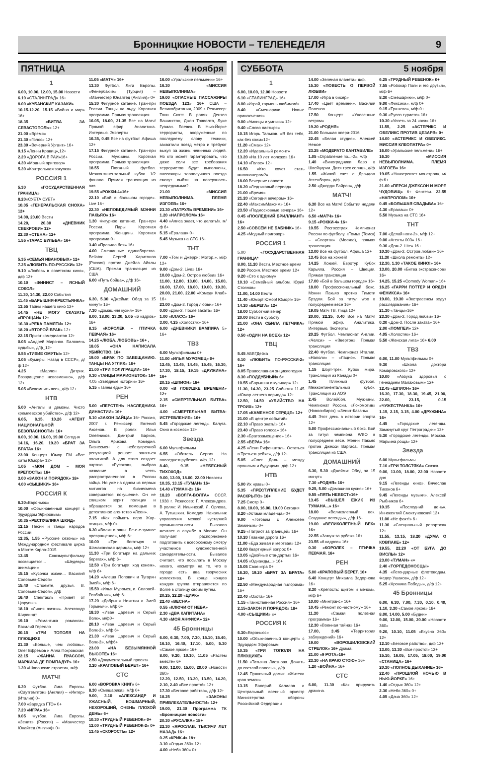Бронницкие НОВОСТИ – ТЕЛЕНЕДЕЛЯ 9
ПЯТНИЦА 4 ноября
1
6.00, 10.00, 12.00, 15.00 Новости
6.10 «СТАЛИНГРАД» 16+
8.00 «КУБАНСКИЕ КАЗАКИ»
10.15.12.20, 15.15 «Война и мир» 16+
18.35 «БИТВА ЗА СЕВАСТОПОЛЬ» 12+
21.00 «Время»
21.30 «Голос» 12+
23.30 «Вечерний Ургант» 16+
0.15 «Ленни Кравиц»„12+
2.20 «ДОРОГА В РАИ»16+
4.30 «Модный приговор»
5.30 «Контрольная закупка»
РОССИЯ 1
5.30 «ГОСУДАРСТВЕННАЯ ГРАНИЦА»
8.20«СУЕТА СУЕТ»
10.05 «ГЕНЕРАЛЬСКАЯ СНОХА» 12+
14.00, 20.00 Вести
14.20, 20.30 «ДНЕВНИК СВЕКРОВИ» 12+
22.30 «СТЕНА» 12+
1.55 «ТАРАС БУЛЬБА» 16+
ТВЦ
5.35 «СЕМЬЯ ИВАНОВЫХ» 12+
7.25 «ЛЮБИТЬ ПО-РУССКИ» 12+
9.10 «Любовь в советском кино», д/ф 12+
10.10 «ФИНИСТ – ЯСНЫЙ СОКОЛ»
11.30, 14.30, 22.00 События
11.45 «БАРЫШНЯ-КРЕСТЬЯНКА»
13.55 Тайны нашего кино 12+
14.45 «НЕ МОГУ СКАЗАТЬ «ПРОЩАЙ» 12+
16.30 «РЕКА ПАМЯТИ» 12+
18.20 «ВТОРОЙ БРАК» 12+
22.15 Приют комедиантов 12+
0.05 «Андрей Миронов. Баловень судьбы», д/ф_12+
0.55 «ТИХИЕ ОМУТЫ» 12+
3.05 «Кумиры. Назад в СССР», д/ф 12+
4.25 «Марлен Дитрих. Возвращение невозможно», д/ф 12+
5.05 «Вспомнить все», д/ф 12+
НТВ
5.00 «Ангелы и демоны. Чисто кремлевское убийство», д/ф 12+
6.05, 8.15, 10.26 «АГЕНТ НАЦИОНАЛЬНОЙ БЕЗОПАСНОСТИ» 16+
8.00, 10.00. 16.00, 19.00 Сегодня
14.16, 16.20, 19.20 «БРАТ ЗА БРАТА» 16+
23.00 Концерт Юмор FM «Все хиты Юмора» 12+
1.05 «МОИ ДОМ – МОЯ КРЕПОСТЬ» 16+
3.00 «ЗАКОН И ПОРЯДОК» 18+
4.00 «СЫЩИКИ» 16+
РОССИЯ К
6.30«Евроньюс»
10.00 «Обыкновенный концерт с Эдуардом Эфировым»
10.35 «РЕСПУБЛИКА ШКИД»
12.15 Песни и танцы народов России
12.35, 1.55 «Русские сезоны» на Международном фестивале цирка в Монте-Карло-2015
13.45 Союзмультфильму посвящается... «Шедевры анимации»
15.15 «Кусочки жизни... Василий Соловьев-Седой»
15.40 «Споемте, друзья. В. Соловьев-Седой», д/ф
16.40 Спектакль «Привет от Цюрупы.»
18.10 «Линия жизни». Александр Ширвиндт
19.10 «Романтика романса». Василий Герелло
20.15 «ТРИ ТОПОЛЯ НА ПЛЮЩИХЕ
21.30 «Больше, чем любовь». Олег Ефремов и Алла Покровская
22.15 «ЖАННА ПУАССОН, МАРКИЗА ДЕ ПОМПАДУР» 16+
1.30 «Шпионские страсти», м/ф
МАТЧ!
6.30 Футбол. Лига Европы. «Саутгемптон» (Англия) – «Интер» (Италия) 0+
7.00 «Зарядка ГТО» 0+
7.20 «ИГРА» 16+
9.05 Футбол. Лига Европы. «Зенит» (Россия) – «Манчестер Юнайтед (Англия)» 0+
11.05 «МАТЧ» 16+
13.30 Футбол. Лига Европы. «Фенербахче» (Турция) – «Манчестер Юнайтед (Англия)» 0+
15.30 Фигурное катание. Гран-при России. Танцы на льду. Короткая программа. Прямая трансляция
16.05, 18.00, 21.35 Все на Матч! Прямой эфир. Аналитика. Интервью. Эксперты
16.35, 0.45 Все на футбол! Афиша 12+
17.15 Фигурное катание. Гран-при России. Мужчины. Короткая программа. Прямая трансляция
18.55 Пляжный футбол. Межконтинентальный кубок. 1/2 финала. Прямая трансляция из оаэ
19.55 «РОККИ-4»16+
22.10 «Бой в большом городе». Live 16+
22.30 «НЕПОБЕДИМЫЙ МЭННИ ПАКЬЯО» 16+
1.30 Фигурное катание. Гран-при России. Пары. Короткая программа. Женщины. Короткая программа 0+
3.40 «Правила боя» 16+
4.00 Смешанные единоборства. Bellator. Сергей Харитонов (Россия) против Джейла Айялы (США). Прямая трансляция из США
6.00 «Путь бойца», д/ф 16+
ДОМАШНИЙ
6.30, 5.30 «Джейми: Обед за 15 минут» 16+
7.30 «Домашняя кухня» 16+
8.00, 18.00, 23.30, 5.05 «6 кадров» 16+
8.15 «КОРОЛЕК – ПТИЧКА ПЕВЧАЯ» 16+
14.25 «ЛЮБА. ЛЮБОВЬ» 16+ ,
18.05 «ОНА НАПИСАЛА УБИЙСТВО. 16+
19.00 «БРАК ПО ЗАВЕЩАНИЮ. ТАНЦЫ НА УГЛЯХ» 16+
21.00 «ТРИ ПОЛУГРАЦИИ» 16+
0.30 «ТАНЦЫ МАРИОНЕТОК» 16+
4.05 «Звездные истории» 16+
5.15 «Тайны еды» 16+
РЕН
5.00 «ПЕРСТЕНЬ НАСЛЕДНИКА ДИНАСТИИ» 16+
5.10 «ЗАКОН ЗАЙЦА» 16+ Россия, 2007 г. Режиссер: Евгений Аксенов. В ролях: Илья Олейников, Дмитрий Барков, Ольга Арикова. Комедия. Бизнесмен с небезупречной репутацией решает заняться политикой. А для этого создает партию «Русаков», выбрав название в честь распространенного в России зайца. Но уже на одном из первых митингов на бизнесмена совершается покушение. Он не слишком верит полиции и обращается за помощью в детективное агентство «Леон».
7.15 «Как поймать перо Жар-птицы», м/ф 0+
8.30 «Волки и овцы: Бе-е-е-зумное превращение», м/ф 6+
10.00 «Три богатыря и Шамаханская царица», м/ф 12+
11.30 «Три богатыря на дальних берегах», м/ф 6+
12.50 «Три богатыря: ход конем», м/ф 6+
14.20 «Алеша Попович и Тугарин Змей», м/ф 6+
15.50 «Илья Муромец и. Соловей-Разбойник», м/ф 6+
17.20 «Добрыня Никитич и Змей Горыныч», м/ф 6+
18.30 «Иван Царевич и Серый Волк», м/ф0+
20.10 «Иван Царевич и Серый Волк-2», м/ф 6+
21.30 «Иван Царевич и Серый Волк-3», м/ф6+
23.00 «НА БЕЗЫМЯННОЙ ВЫСОТЕ» 16+
2.50 «Документальный проект»
3.20 «КРАПОВЫЙ БЕРЕТ» 16+
СТС
6.00 «ВОРОВКА КНИГ» 6+
8.30 «Смешарики», м/ф 0+
9.00, 3.10 «АЛЕКСАНДР И УЖАСНЫЙ, КОШМАРНЫЙ, НЕХОРОШИЙ, ОЧЕНЬ ПЛОХОЙ ДЕНЬ» 6+
10.30 «ТРУДНЫЙ РЕБЕНОК» 0+
12.00 «ТРУДНЫЙ РЕБЕНОК-2» 0+
13.45 «СКОРОСТЬ» 12+
16.00 «Уральские пельмени» 16+
16.30 «МИССИЯ НЕВЫПОЛНИМА»
19.00 «ОПАСНЫЕ ПАССАЖИРЫ ПОЕЗДА 123» 16+ США – Великобритания, 2009 г. Режиссер: Тони Скотт. В ролях: Дензел Вашингтон, Джон Траволта, Луис Гузман. Боевик. В Нью-Йорке террористы, вооруженные по последнему слову техники, захватили поезд метро и требуют выкуп за жизнь невинных людей. Но кто может гарантировать, что даже если все требования террористов будут выполнены, пассажиры злополучного поезда смогут выйти на поверхность невредимыми?..
21.00 «МИССИЯ НЕВЫПОЛНИМА. ПЛЕМЯ ИЗГОЕВ» 16+
23.30 «ПАТРУЛЬ ВРЕМЕНИ» 16+
1.20 «НАПРОЛОМ» 16+
4.40 «Алиса знает, что делать!», м/ф 6+
5.15 «Ералаш» 0+
5.45 Музыка на СТС 16+
ТНТ
7.00 «Том и Джерри: Мотор.», м/ф 12+
9.00 «Дом-2. Live» 16+
10.00 «Дом-2. Остров любви» 16+
11.00, 12.00, 13.00, 14.00, 15.00, 16.00, 17.00, 18.00, 19.00, 19.30, 20.00, 21.00, 22.00 «Комеди Клаб» 16+
23.00 «Дом-2. Город любви» 16+
0.00 «Дом-2. После заката» 16+
1.00 «КЛАСС» 16+
3.00, 4.25 «Холостяк» 16+
6.00 «ДНЕВНИКИ ВАМПИРА 5» 16+
ТВ3
6.00 Мультфильмы 0+
11.00 «ИЛЬЯ МУРОМЕЦ» 0+
12.45, 13.45, 14.45, 15.45, 16.30, 17.30, 18.15, 19.15 «ДРУЖИНА» 16+
20.15 «ШПИОН» 16+
0.00 «В ЛОВУШКЕ ВРЕМЕНИ» 12+
2.15 «СМЕРТЕЛЬНАЯ БИТВА» 16+
4.00 «СМЕРТЕЛЬНАЯ БИТВА: ИСТРЕБЛЕНИЕ» 16+
5.45 «Городские легенды. Калуга. Окно в космос» 12+
Звезда
6.00 Мультфильмы
6.55 «Обитель Сергия. На последнем рубеже», д/ф_12+
8.40, 9.15 «НЕБЕСНЫЙ ТИХОХОД»
9.00, 13.00, 18.00, 22.00 Новости
10.35, 13.15 «ТУМАН» 16+
14.40 «ТУМАН-2» 16+
18.20 «ВОЛГА-ВОЛГА» СССР, 1938 г. Режиссер: Г. Александров. В ролях: И. Ильинский, Л. Орлова, А. Тутышкин. Комедия. Начальник управления мелкой кустарной промышленности Бывалов мечтает о службе в Москве. Он получает распоряжение подготовить к всесоюзному смотру участников художественной самодеятельности. Бывалов считает, что посылать в Москву некого, несмотря на то, что в городе есть два творческих коллектива. В конце концов каждая группа отправляется по Волге в столицу своим путем.
20.25, 22.20 «ЦИРК»
22.40 «ВЕСНА»
0.55 «КЛЮЧИ ОТ НЕБА»
2.30 «ДВА КАПИТАНА»
4.30 «МОЯ АНФИСА» 12+
45 Бронницы
6.00, 6.30, 7.00, 7.30, 15.10, 15.40, 16.10, 16.40, 17.10, 5.00, 5.30 «Самое яркое» 16+
8.00, 9.20, 10.10, 11.05 «Растем вместе» 6+
9.00, 12.00, 15.00, 20.00 «Новости 360»
12.20, 12.50, 13.20, 13.50, 14.20, 2.10, 2.40 «Все просто!» 12+
17.30 «Беговое рабство», д/ф 12+
18.25 «ЗАКОНЫ ПРИВЛЕКАТЕЛЬНОСТИ» 12+
19.00, 21.30 Программа ТК «Бронницкие новости»
20.30 «РУСАЛКА» 18+
22.30 «ЯРОСЛАВ. ТЫСЯЧУ ЛЕТ НАЗАД» 16+
0.25 «КРИК-4» 18+
3.10 «Отдых 360» 12+
4.00 «Небо 360» 0+
СУББОТА 5 ноября
1
6.00, 10.00, 12.00 Новости
6.10 «СТАЛИНГРАД» 16+
8.00 «Играй, гармонь любимая!»
8.40 «Смешарики. Новые приключения»
9.00 «Умницы и умники» 12+
9.40 «Слово пастыря»
10.15 Игорь Тальков. «Я без тебя, как без кожи»12+
11.20 «Смак» 12+
12.20 «Идеальный ремонт»
13.20 «На 10 лет моложе» 16+
14.10 «Голос» 12+
16.50 «Кто хочет стать миллионером?»
18.00 Вечерние новости
18.20 «Ледниковый период»
21.00 «Время»
21.20 «Сегодня вечером» 16+
22.40 «МаксимМаксим» 16+
23.50 «Подмосковные вечера» 16+
0.45 «ПОСЛЕДНИЙ БРИЛЛИАНТ» 16+
2.50 «СОВСЕМ НЕ БАБНИК» 16+
4.25 «Модный приговор»
РОССИЯ 1
5.00 «ГОСУДАРСТВЕННАЯ ГРАНИЦА*
8.00, 11.20 Вести. Местное время
8.20 Россия. Местное время 12+
9.20 «Сто к одному»
10.10 «Семейный альбом. Юрий Стоянов»
11.00, 14.00 Вести
11.40 «Юмор! Юмор! Юмор!» 16+
14.20 «БЕРЕГА» 12+
18.00 Субботний вечер
20.00 Вести в субботу
21.00 «ОНА СБИЛА ЛЕТЧИКА» 12+
0.50 «ОДИН НА ВСЕХ» 12+
ТВЦ
5.45 АБВГДейка
6.10 «ЛЮБИТЬ ПО-РУССКИ-2» 16+
8.05 Православная энциклопедия
8.30 «ПОДДУБНЫЙ» 6+
10.55 «Барышня и кулинар» 12+
11.30, 14.30, 23.25 События 11.45 «Юмор летнего периода» 12+
12.50, 14.50 «УБИЙСТВО НА ТРОИХ» 12+
17.05 «КАМЕННОЕ СЕРДЦЕ» 12+
21.00 «В центре событий»
22.10 «Право знать!» 16+
23.40 «Право голоса» 16+
2.30 «Братозамещение» 16+
2.55 «ВЕРА» 16+
4.25 «Лени Рифеншталь. Остаться в Третьем рейхе», д/ф 12+
5.05 «Олег Даль – между прошлым и будущим», д/ф 12+
НТВ
5.00 Их нравы 0+
5.35 «ПРЕСТУПЛЕНИЕ БУДЕТ РАСКРЫТО» 16+
7.25 Смотр 0+
8.00, 10.00, 16.00, 19.00 Сегодня
8.20 «Устами младенца» 0+
9.00 «Готовим с Алексеем Зиминым» 0+
9.25 «Патриот за границей» 16+
10.20 Главная дорога 16+
11.00 «Еда живая и мертвая» 12+
12.00 Квартирный вопрос 0+
13.05 «Двойные стандарты» 16+
14.05 «Однажды...» 16+
15.05 Своя игра 0+
16.20, 19.20 «БРАТ ЗА БРАТА» 18+
22.50 «Международная пилорама» 16+
23.40 «Охота» 16+
1.15 «Таинственная Россия» 16+
2.15«ЗАКОН И ПОРЯДОК» 18+
4.00 «СЫЩИКИ» «+
РОССИЯ К
6.30«Евроньюс»
10.00 «Обыкновенный концерт» с Эдуардом Эфировым
10.35 «ТРИ ТОПОЛЯ НА ПЛЮЩИХЕ»
11.50 «Татьяна Лиознова. Дожить до светлой полосы», д/ф
12.45 Пряничный домик. «Жители края земли»
13.15 Валерий Халилов и Центральный военный оркестр Министерства обороны Российской Федерации
14.00 «Зеленая планета» д/ф.
15.30 «ПОВЕСТЬ О ПЕРВОЙ ЛЮБВИ»
17.00 «Игра в бисер»
17.40 «Цвет времени». Василий Поленов
17.50 Концерт «Унесенные ветром»
19.20 «РОДНЯ»
21.00 Большая опера-2016
22.45 «Белая студия». Алексей Немое
23.25 «МОДЕРАТО КАНТАБИЛЕ»
1.05 «Ограбление по...-2», м/ф
1.40 «Виноградники Лаво в Швейцарии. Дитя трех солнц», д/ф
1.55 «Живой свет с Дэвидом Аттенборо», д/ф
2.50 «Джордж Байрон», д/ф
МАТЧ!
6.30 Все на Матч! События недели 12+
6.50 «МАТЧ» 16+
9.15 «РОККИ-4» 16+
10.55 Росгосстрах. Чемпионат России по футболу. «Томь» (Томск) – «Спартак» (Москва), прямая трансляция
13.00 Все на футбол. Афиша 12+
13.45 Все на хоккей!
14.25 Хоккей. Евротур. Кубок Карьяла. Россия – Швеция. Прямая трансляция
17.00 «Бой в большом городе» 16+
18.00 Профессиональный бокс. Мэнни Пакьяо против Тимоти Брэдли. Бой за титул wbo в полусреднем весе 16+
19.05 Матч ТВ. Лица 12+
20.00, 22.25, 0.40 Все на Матч! Прямой эфир. Аналитика. Интервью. Эксперты
20.25 Футбол. Чемпионат Англии. «Челси» – «Эвертон». Прямая трансляция
22.40 Футбол. Чемпионат Италии. «Наполи» – «Лацио». Прямая трансляция
1.15 Шорт-трек. Кубок мира. Трансляция из Канады 0+
1.45 Пляжный футбол. Межконтинентальный кубок. Трансляция из АОЭ
2.45 Волейбол. Мужчины. Чемпионат России. «Локомотив» (Новосибирск) -«Зенит-Казань»
4.45 Этот день в истории спорта 12+
5.00 Профессиональный бокс. Бой за титул чемпиона WBO в полусреднем весе. Мэнни Пакьяо против Джесси Варгаса. Прямая трансляция из США
ДОМАШНИЙ
6.30, 5.30 «Джейми: Обед за 15 минут»
7.30 «РОДНЯ» 16+
9.25, 5.00 «Домашняя кухня» 16+
9.55 «ПЯТЬ НЕВЕСТ»16+
13.45 «ВЫШЕЛ ЕЖИК ИЗ ТУМАНА...» 16+
18.00 «Великолепный век. Создание легенды», д/ф 16+
19.00 «ВЕЛИКОЛЕПНЫЙ ВЕК» 16+
22.55 «Замуж за рубеж» 16+
23.55 «6 кадров» 16+
0.30 «КОРОЛЕК – ПТИЧКА ПЕВЧАЯ. 16+
РЕН
5.00 «КРАПОВЫЙ БЕРЕТ. 16+
6.40 Концерт Михаила Задорнова 16+
8.30 «Крепость: щитом и мечом», м/ф 6+
10.00 «Минтранс» 16+
10.45 «Ремонт по-честному» 16+
11.30 «Самая полезная программа» 16+
12.30 «Военная тайна» 16+
17.00, 3.45 «Территория заблуждений» 16+
19.00 «ВОРОШИЛОВСКИЙ СТРЕЛОК» 16+ Драма.
21.00 «9 РОТА»16+
23.30 «НА КРАЮ СТОЮ» 16+
1.20 «ВОЙНА» 16+
СТС
6.00, 11.30 «Как приручить дракона.
6.25 «ТРУДНЫЙ РЕБЕНОК» 0+
7.55 «Робокар Поли и его друзья», м/ф 6+
8.30 «Смешарики», м/ф 0+
9.00 «Фиксики», м/ф 0+
9.15 «Три кота», м/ф 0+
9.30 «Руссо туристо» 16+
10.30 «Успеть за 24 часа» 16+
11.55, 2.25 «АСТЕРИКС И ОБЕЛИКС ПРОТИВ ЦЕЗАРЯ» 0+
14.00 «АСТЕРИКС И ОБЕЛИКС. МИССИЯ КЛЕОПАТРА» 0+
16.00 «Уральские пельмени» 16+
16.30 «МИССИЯ НЕВЫПОЛНИМА. ПЛЕМЯ ИЗГОЕВ» 16+
19.05 «Университет монстров», м/ф 6+
21.00 «ПЕРСИ ДЖЕКСОН И МОРЕ ЧУДОВИЩ» 6+ Фэнтези. 22.55 «НАПРОЛОМ» 16+
0.45 «БОЛЬШАЯ СВАДЬБА» 16+
4.30 «Ералаш» 0+
5.50 Музыка на СТС 16+
ТНТ
7.00 «Делай ноги-2», м/ф 12+
9.00 «Агенты 003» 16+
9.30 «Дом-2. Lite» 16+
10.30 «Дом-2. Остров любви» 16+
11.30 «Школа ремонта» 12+
12.30, 1.30 «ТАКОЕ КИНО!» 16+
13.00, 20.00 «Битва экстрасенсов» 16+
14.25, 15.25 «Comedy Woman» 16+
16.25 «ГАРРИ ПОТТЕР И ОРДЕН ФЕНИКСА» 16+
19.00, 19.30 «Экстрасенсы ведут расследование» 16+
21.30 «Танцы»16+
23.30 «Дом-2. Город любви» 16+
0.30 «Дом-2. После заката» 16+
2.00 «ПОМПЕИ» 12+
4.05 «Холостяк» 16+
5.50 «Женская лига» 16+ 6.00
ТВ3
6.00, 11.00 Мультфильмы 0+
9.30 «Школа доктора Комаровского» 12+
10.00 «Азбука здоровья с Геннадием Малаховым» 12+
12.45 «ШПИОН» 16+
16.30, 17.30, 18.30, 19.45, 21.00, 22.00, 23.15, 0.15 «ЧУЖЕСТРАНКА» 16+
1.15, 2.15, 3.15, 4.00 «ДРУЖИНА» 16+
4.45 «Городские легенды. Замкнутый круг Петроградки» 12+
5.30 «Городские легенды. Москва. Марьина роща» 12+
Звезда
6.00 Мультфильмы
7.10 «ТРИ ТОЛСТЯКА» Сказка.
9.00, 13.00, 18.00, 22.00 Новости дня
9.15 «Легенды кино». Вячеслав Тихонов 6+
9.45 «Легенды музыки». Алексей Рыбников 6+
10.15 «Последний день». Иннокентий Смоктуновский 12+
11.00 «Не факт!» 6+
11.30 «Специальный репортаж» 12+
11.55, 13.15, 18.20 «ДУМА О КОВПАКЕ» 12+
19.55, 22.20 «ОТ БУГА ДО ВИСЛЫ» 12+
23.00 «ТУМАН» «+
2.40 «ТОРПЕДОНОСЦЫ»
4.35 «Легендарные флотоводцы. Федор Ушаков», д/ф 12+
5.25 «Хроника Победы», д/ф 12+
45 Бронницы
6.00, 6.30, 7.00, 7.30, 0.10, 0.40, 1.10, 3.30 «Самое яркое» 16+
8.00, 14.00, 5.00 «Будни»
9.00, 12.00, 15.00, 20.00 «Новости 360»
9.20, 10.10, 11.05 «Вкусно 360» 12+
12.10 «Беговое рабство», д/ф 12+
13.00, 13.30 «Все просто!» 12+
15.10, 16.05, 17.05, 18.00, 19.00 «СТАНИЦА» 16+
20.30 «ПОЛНОЕ ДЫХАНИЕ» 16+
22.40 «ПРОШЛОЙ НОЧЬЮ В НЬЮ-ЙОРКЕ» 16+
1.40 «Отдых 360» 12+
2.30 «Небо 360» 0+
4.05 «Дача 360» 12+